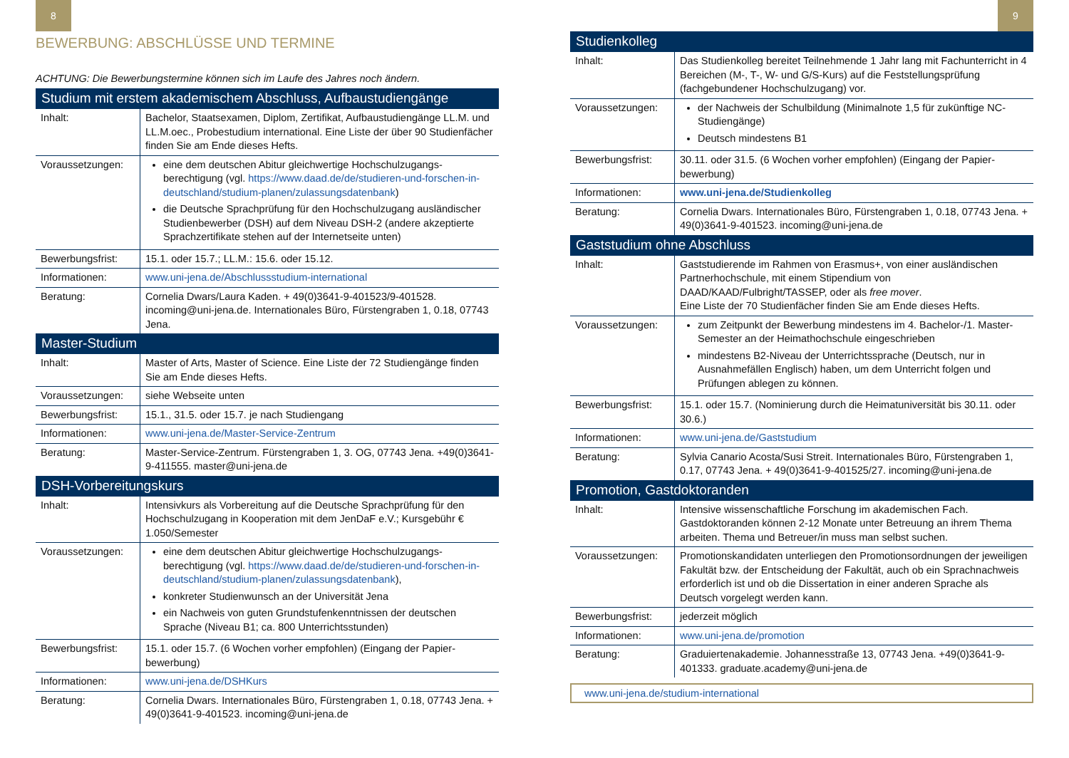8
BEWERBUNG: ABSCHLÜSSE UND TERMINE
ACHTUNG: Die Bewerbungstermine können sich im Laufe des Jahres noch ändern.
| Studium mit erstem akademischem Abschluss, Aufbaustudiengänge | |
| --- | --- |
| Inhalt: | Bachelor, Staatsexamen, Diplom, Zertifikat, Aufbaustudiengänge LL.M. und LL.M.oec., Probestudium international. Eine Liste der über 90 Studienfächer finden Sie am Ende dieses Hefts. |
| Voraussetzungen: | eine dem deutschen Abitur gleichwertige Hochschulzugangs-berechtigung (vgl. https://www.daad.de/de/studieren-und-forschen-in-deutschland/studium-planen/zulassungsdatenbank ) die Deutsche Sprachprüfung für den Hochschulzugang ausländischer Studienbewerber (DSH) auf dem Niveau DSH-2 (andere akzeptierte Sprachzertifikate stehen auf der Internetseite unten) |
| Bewerbungsfrist: | 15.1. oder 15.7.; LL.M.: 15.6. oder 15.12. |
| Informationen: | www.uni-jena.de/Abschlussstudium-international |
| Beratung: | Cornelia Dwars/Laura Kaden. + 49(0)3641-9-401523/9-401528. incoming@uni-jena.de. Internationales Büro, Fürstengraben 1, 0.18, 07743 Jena. |
| Master-Studium | |
| Inhalt: | Master of Arts, Master of Science. Eine Liste der 72 Studiengänge finden Sie am Ende dieses Hefts. |
| Voraussetzungen: | siehe Webseite unten |
| Bewerbungsfrist: | 15.1., 31.5. oder 15.7. je nach Studiengang |
| Informationen: | www.uni-jena.de/Master-Service-Zentrum |
| Beratung: | Master-Service-Zentrum. Fürstengraben 1, 3. OG, 07743 Jena. +49(0)3641-9-411555. master@uni-jena.de |
| DSH-Vorbereitungskurs | |
| Inhalt: | Intensivkurs als Vorbereitung auf die Deutsche Sprachprüfung für den Hochschulzugang in Kooperation mit dem JenDaF e.V.; Kursgebühr € 1.050/Semester |
| Voraussetzungen: | eine dem deutschen Abitur gleichwertige Hochschulzugangs-berechtigung (vgl. https://www.daad.de/de/studieren-und-forschen-in-deutschland/studium-planen/zulassungsdatenbank ), konkreter Studienwunsch an der Universität Jena ein Nachweis von guten Grundstufenkenntnissen der deutschen Sprache (Niveau B1; ca. 800 Unterrichtsstunden) |
| Bewerbungsfrist: | 15.1. oder 15.7. (6 Wochen vorher empfohlen) (Eingang der Papier-bewerbung) |
| Informationen: | www.uni-jena.de/DSHKurs |
| Beratung: | Cornelia Dwars. Internationales Büro, Fürstengraben 1, 0.18, 07743 Jena. + 49(0)3641-9-401523. incoming@uni-jena.de |
9
| Studienkolleg | |
| --- | --- |
| Inhalt: | Das Studienkolleg bereitet Teilnehmende 1 Jahr lang mit Fachunterricht in 4 Bereichen (M-, T-, W- und G/S-Kurs) auf die Feststellungsprüfung (fachgebundener Hochschulzugang) vor. |
| Voraussetzungen: | der Nachweis der Schulbildung (Minimalnote 1,5 für zukünftige NC-Studiengänge) Deutsch mindestens B1 |
| Bewerbungsfrist: | 30.11. oder 31.5. (6 Wochen vorher empfohlen) (Eingang der Papier-bewerbung) |
| Informationen: | www.uni-jena.de/Studienkolleg |
| Beratung: | Cornelia Dwars. Internationales Büro, Fürstengraben 1, 0.18, 07743 Jena. + 49(0)3641-9-401523. incoming@uni-jena.de |
| Gaststudium ohne Abschluss | |
| Inhalt: | Gaststudierende im Rahmen von Erasmus+, von einer ausländischen Partnerhochschule, mit einem Stipendium von DAAD/KAAD/Fulbright/TASSEP, oder als free mover . Eine Liste der 70 Studienfächer finden Sie am Ende dieses Hefts. |
| Voraussetzungen: | zum Zeitpunkt der Bewerbung mindestens im 4. Bachelor-/1. Master-Semester an der Heimathochschule eingeschrieben mindestens B2-Niveau der Unterrichtssprache (Deutsch, nur in Ausnahmefällen Englisch) haben, um dem Unterricht folgen und Prüfungen ablegen zu können. |
| Bewerbungsfrist: | 15.1. oder 15.7. (Nominierung durch die Heimatuniversität bis 30.11. oder 30.6.) |
| Informationen: | www.uni-jena.de/Gaststudium |
| Beratung: | Sylvia Canario Acosta/Susi Streit. Internationales Büro, Fürstengraben 1, 0.17, 07743 Jena. + 49(0)3641-9-401525/27. incoming@uni-jena.de |
| Promotion, Gastdoktoranden | |
| Inhalt: | Intensive wissenschaftliche Forschung im akademischen Fach. Gastdoktoranden können 2-12 Monate unter Betreuung an ihrem Thema arbeiten. Thema und Betreuer/in muss man selbst suchen. |
| Voraussetzungen: | Promotionskandidaten unterliegen den Promotionsordnungen der jeweiligen Fakultät bzw. der Entscheidung der Fakultät, auch ob ein Sprachnachweis erforderlich ist und ob die Dissertation in einer anderen Sprache als Deutsch vorgelegt werden kann. |
| Bewerbungsfrist: | jederzeit möglich |
| Informationen: | www.uni-jena.de/promotion |
| Beratung: | Graduiertenakademie. Johannesstraße 13, 07743 Jena. +49(0)3641-9-401333. graduate.academy@uni-jena.de |
www.uni-jena.de/studium-international